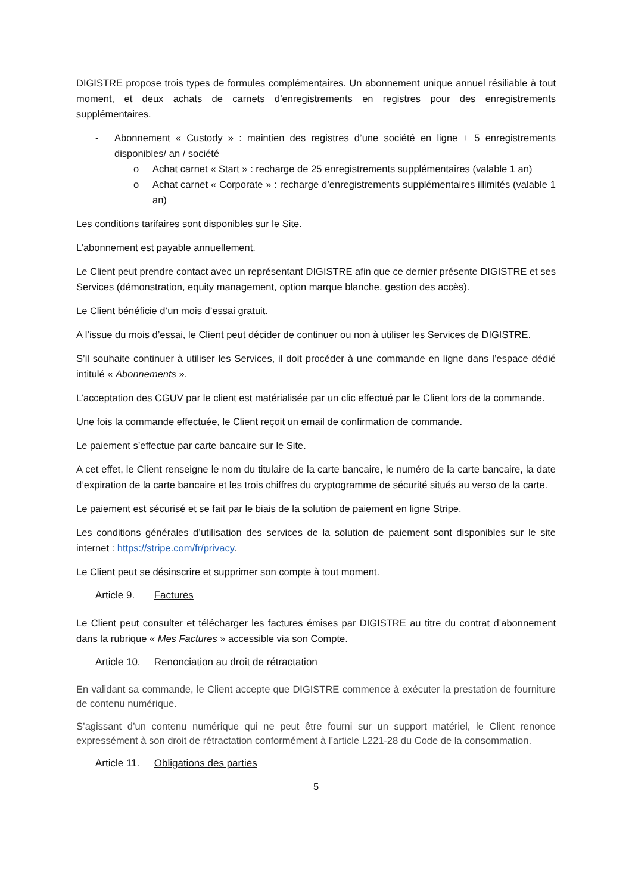DIGISTRE propose trois types de formules complémentaires. Un abonnement unique annuel résiliable à tout moment, et deux achats de carnets d’enregistrements en registres pour des enregistrements supplémentaires.
- Abonnement « Custody » : maintien des registres d’une société en ligne + 5 enregistrements disponibles/ an / société
o Achat carnet « Start » : recharge de 25 enregistrements supplémentaires (valable 1 an)
o Achat carnet « Corporate » : recharge d’enregistrements supplémentaires illimités (valable 1 an)
Les conditions tarifaires sont disponibles sur le Site.
L’abonnement est payable annuellement.
Le Client peut prendre contact avec un représentant DIGISTRE afin que ce dernier présente DIGISTRE et ses Services (démonstration, equity management, option marque blanche, gestion des accès).
Le Client bénéficie d’un mois d’essai gratuit.
A l’issue du mois d’essai, le Client peut décider de continuer ou non à utiliser les Services de DIGISTRE.
S’il souhaite continuer à utiliser les Services, il doit procéder à une commande en ligne dans l’espace dédié intitulé « Abonnements ».
L’acceptation des CGUV par le client est matérialisée par un clic effectué par le Client lors de la commande.
Une fois la commande effectuée, le Client reçoit un email de confirmation de commande.
Le paiement s’effectue par carte bancaire sur le Site.
A cet effet, le Client renseigne le nom du titulaire de la carte bancaire, le numéro de la carte bancaire, la date d’expiration de la carte bancaire et les trois chiffres du cryptogramme de sécurité situés au verso de la carte.
Le paiement est sécurisé et se fait par le biais de la solution de paiement en ligne Stripe.
Les conditions générales d’utilisation des services de la solution de paiement sont disponibles sur le site internet : https://stripe.com/fr/privacy.
Le Client peut se désinscrire et supprimer son compte à tout moment.
Article 9. Factures
Le Client peut consulter et télécharger les factures émises par DIGISTRE au titre du contrat d’abonnement dans la rubrique « Mes Factures » accessible via son Compte.
Article 10. Renonciation au droit de rétractation
En validant sa commande, le Client accepte que DIGISTRE commence à exécuter la prestation de fourniture de contenu numérique.
S’agissant d’un contenu numérique qui ne peut être fourni sur un support matériel, le Client renonce expressément à son droit de rétractation conformément à l’article L221-28 du Code de la consommation.
Article 11. Obligations des parties
5